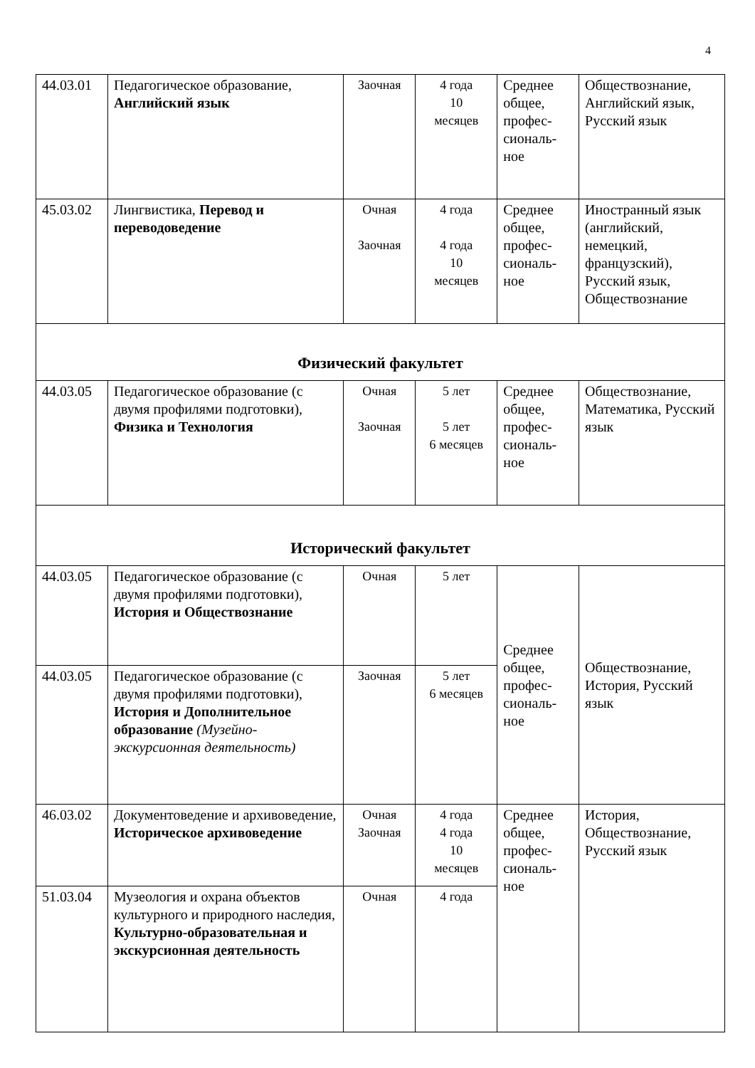4
| 44.03.01 | Педагогическое образование, Английский язык | Заочная | 4 года 10 месяцев | Среднее общее, профес-сиональ-ное | Обществознание, Английский язык, Русский язык |
| 45.03.02 | Лингвистика, Перевод и переводоведение | Очная Заочная | 4 года 4 года 10 месяцев | Среднее общее, профес-сиональ-ное | Иностранный язык (английский, немецкий, французский), Русский язык, Обществознание |
| Физический факультет | | | | | |
| 44.03.05 | Педагогическое образование (с двумя профилями подготовки), Физика и Технология | Очная Заочная | 5 лет 5 лет 6 месяцев | Среднее общее, профес-сиональ-ное | Обществознание, Математика, Русский язык |
| Исторический факультет | | | | | |
| 44.03.05 | Педагогическое образование (с двумя профилями подготовки), История и Обществознание | Очная | 5 лет | Среднее общее, профес-сиональ-ное | Обществознание, История, Русский язык |
| 44.03.05 | Педагогическое образование (с двумя профилями подготовки), История и Дополнительное образование (Музейно-экскурсионная деятельность) | Заочная | 5 лет 6 месяцев | | |
| 46.03.02 | Документоведение и архивоведение, Историческое архивоведение | Очная Заочная | 4 года 4 года 10 месяцев | Среднее общее, профес-сиональ-ное | История, Обществознание, Русский язык |
| 51.03.04 | Музеология и охрана объектов культурного и природного наследия, Культурно-образовательная и экскурсионная деятельность | Очная | 4 года | | |